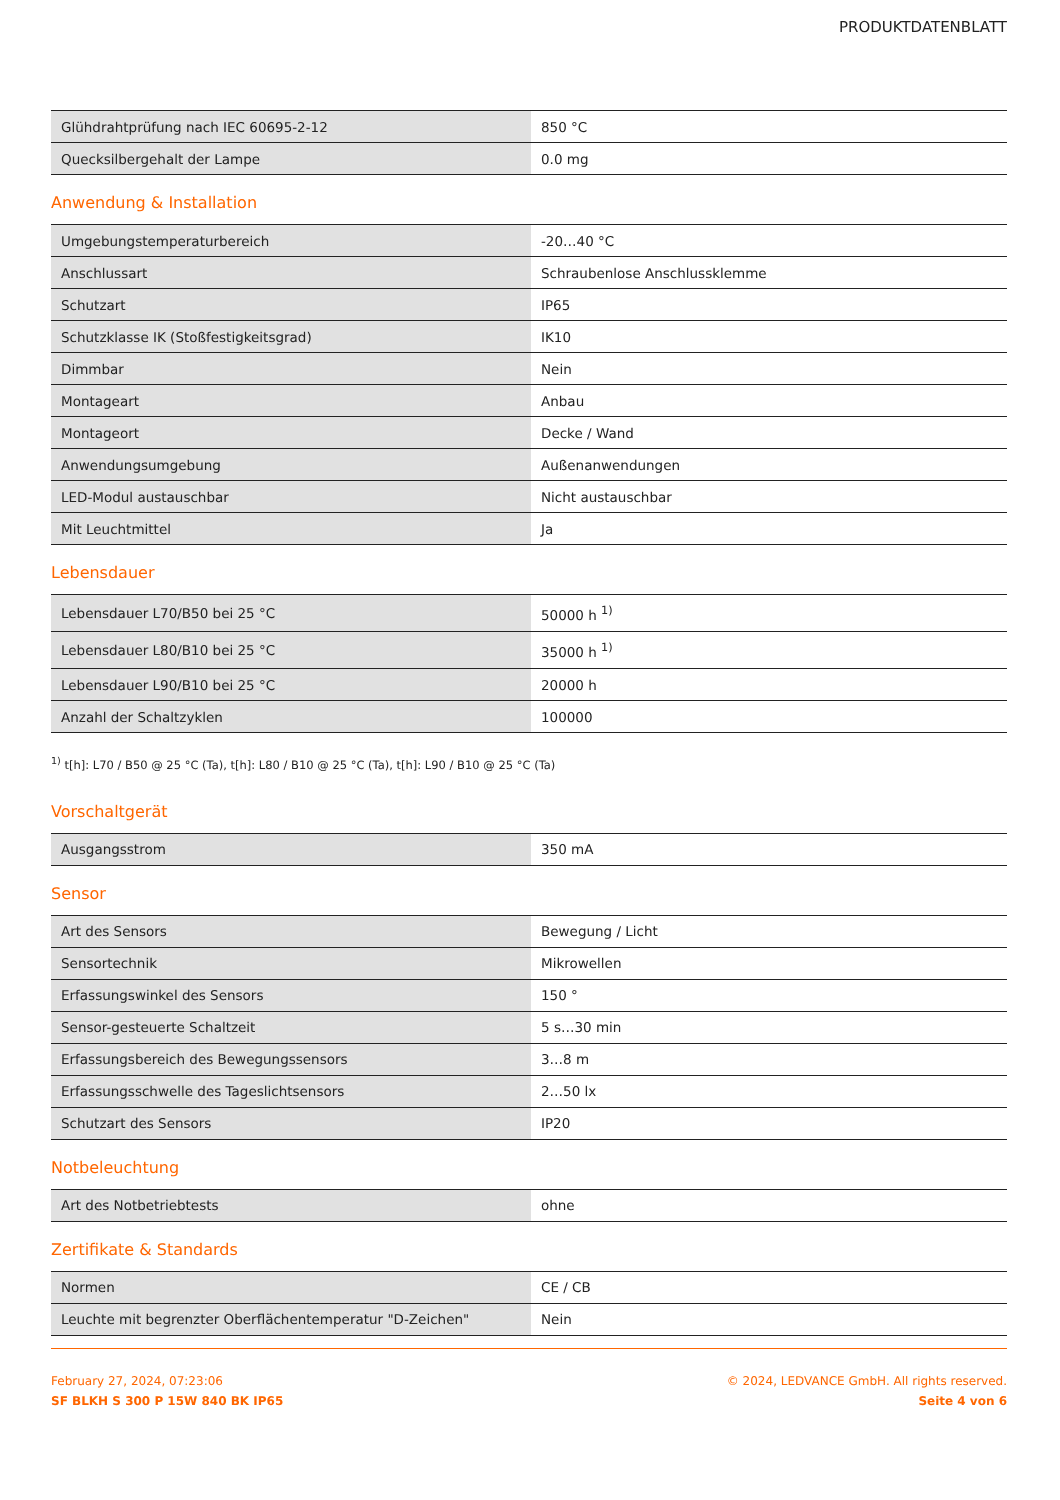PRODUKTDATENBLATT
| Glühdrahtprüfung nach IEC 60695-2-12 | 850 °C |
| Quecksilbergehalt der Lampe | 0.0 mg |
Anwendung & Installation
| Umgebungstemperaturbereich | -20…40 °C |
| Anschlussart | Schraubenlose Anschlussklemme |
| Schutzart | IP65 |
| Schutzklasse IK (Stoßfestigkeitsgrad) | IK10 |
| Dimmbar | Nein |
| Montageart | Anbau |
| Montageort | Decke / Wand |
| Anwendungsumgebung | Außenanwendungen |
| LED-Modul austauschbar | Nicht austauschbar |
| Mit Leuchtmittel | Ja |
Lebensdauer
| Lebensdauer L70/B50 bei 25 °C | 50000 h <sup>1)</sup> |
| Lebensdauer L80/B10 bei 25 °C | 35000 h <sup>1)</sup> |
| Lebensdauer L90/B10 bei 25 °C | 20000 h |
| Anzahl der Schaltzyklen | 100000 |
<sup>1)</sup> t[h]: L70 / B50 @ 25 °C (Ta), t[h]: L80 / B10 @ 25 °C (Ta), t[h]: L90 / B10 @ 25 °C (Ta)
Vorschaltgerät
| Ausgangsstrom | 350 mA |
Sensor
| Art des Sensors | Bewegung / Licht |
| Sensortechnik | Mikrowellen |
| Erfassungswinkel des Sensors | 150 ° |
| Sensor-gesteuerte Schaltzeit | 5 s…30 min |
| Erfassungsbereich des Bewegungssensors | 3…8 m |
| Erfassungsschwelle des Tageslichtsensors | 2…50 lx |
| Schutzart des Sensors | IP20 |
Notbeleuchtung
| Art des Notbetriebtests | ohne |
Zertifikate & Standards
| Normen | CE / CB |
| Leuchte mit begrenzter Oberflächentemperatur "D-Zeichen" | Nein |
February 27, 2024, 07:23:06
SF BLKH S 300 P 15W 840 BK IP65
© 2024, LEDVANCE GmbH. All rights reserved.
Seite 4 von 6